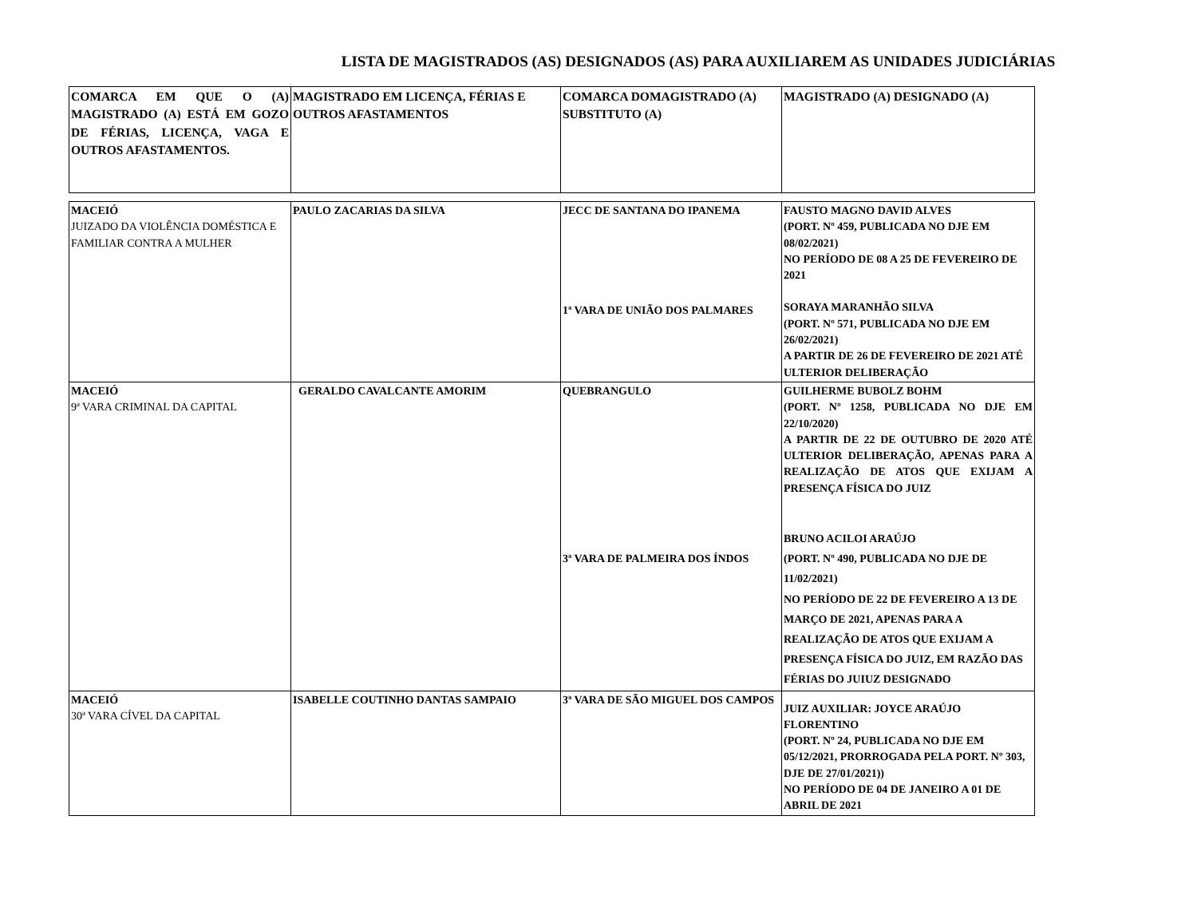LISTA DE MAGISTRADOS (AS) DESIGNADOS (AS) PARA AUXILIAREM AS UNIDADES JUDICIÁRIAS
| COMARCA EM QUE O (A) MAGISTRADO (A) ESTÁ EM GOZO DE FÉRIAS, LICENÇA, VAGA E OUTROS AFASTAMENTOS. | MAGISTRADO EM LICENÇA, FÉRIAS E OUTROS AFASTAMENTOS | COMARCA DOMAGISTRADO (A) SUBSTITUTO (A) | MAGISTRADO (A) DESIGNADO (A) |
| --- | --- | --- | --- |
| MACEIÓ JUIZADO DA VIOLÊNCIA DOMÉSTICA E FAMILIAR CONTRA A MULHER | PAULO ZACARIAS DA SILVA | JECC DE SANTANA DO IPANEMA 1ª VARA DE UNIÃO DOS PALMARES | FAUSTO MAGNO DAVID ALVES (PORT. Nº 459, PUBLICADA NO DJE EM 08/02/2021) NO PERÍODO DE 08 A 25 DE FEVEREIRO DE 2021 SORAYA MARANHÃO SILVA (PORT. Nº 571, PUBLICADA NO DJE EM 26/02/2021) A PARTIR DE 26 DE FEVEREIRO DE 2021 ATÉ ULTERIOR DELIBERAÇÃO |
| MACEIÓ 9ª VARA CRIMINAL DA CAPITAL | GERALDO CAVALCANTE AMORIM | QUEBRANGULO 3ª VARA DE PALMEIRA DOS ÍNDOS | GUILHERME BUBOLZ BOHM (PORT. Nº 1258, PUBLICADA NO DJE EM 22/10/2020) A PARTIR DE 22 DE OUTUBRO DE 2020 ATÉ ULTERIOR DELIBERAÇÃO, APENAS PARA A REALIZAÇÃO DE ATOS QUE EXIJAM A PRESENÇA FÍSICA DO JUIZ BRUNO ACILOI ARAÚJO (PORT. Nº 490, PUBLICADA NO DJE DE 11/02/2021) NO PERÍODO DE 22 DE FEVEREIRO A 13 DE MARÇO DE 2021, APENAS PARA A REALIZAÇÃO DE ATOS QUE EXIJAM A PRESENÇA FÍSICA DO JUIZ, EM RAZÃO DAS FÉRIAS DO JUIUZ DESIGNADO |
| MACEIÓ 30ª VARA CÍVEL DA CAPITAL | ISABELLE COUTINHO DANTAS SAMPAIO | 3ª VARA DE SÃO MIGUEL DOS CAMPOS | JUIZ AUXILIAR: JOYCE ARAÚJO FLORENTINO (PORT. Nº 24, PUBLICADA NO DJE EM 05/12/2021, PRORROGADA PELA PORT. Nº 303, DJE DE 27/01/2021)) NO PERÍODO DE 04 DE JANEIRO A 01 DE ABRIL DE 2021 |